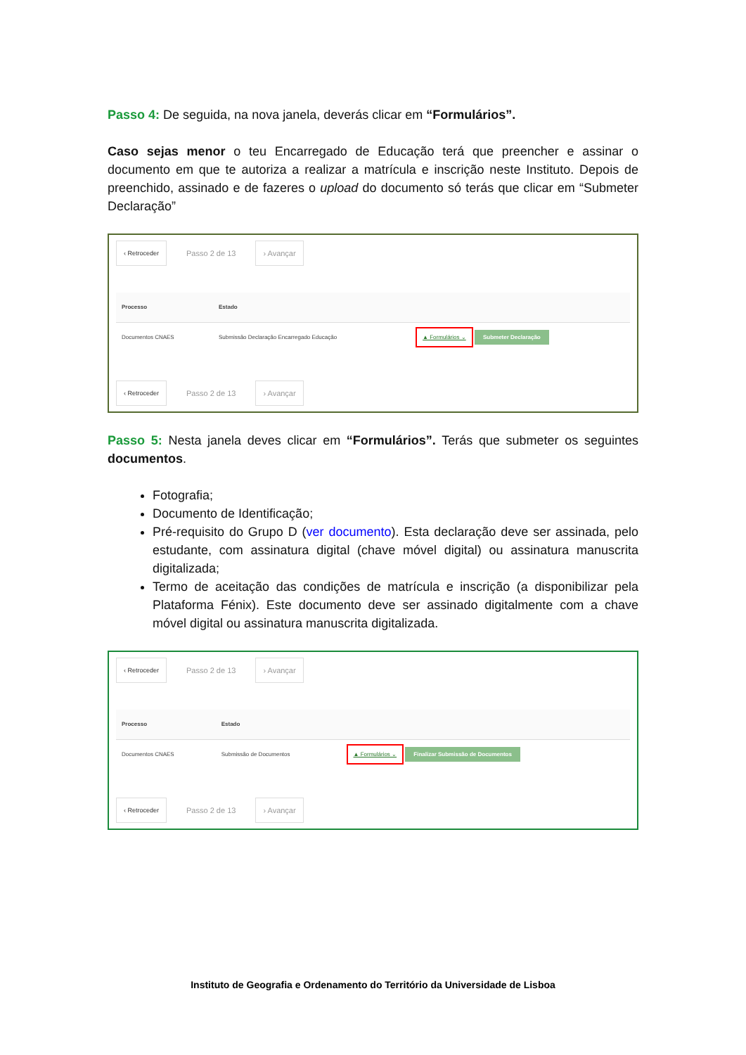Passo 4: De seguida, na nova janela, deverás clicar em “Formulários”.
Caso sejas menor o teu Encarregado de Educação terá que preencher e assinar o documento em que te autoriza a realizar a matrícula e inscrição neste Instituto. Depois de preenchido, assinado e de fazeres o upload do documento só terás que clicar em “Submeter Declaração”
‹ Retroceder Passo 2 de 13 › Avançar
| Processo | Estado | |
| --- | --- | --- |
| Documentos CNAES | Submissão Declaração Encarregado Educação | ▲ Formulários ⌄ Submeter Declaração |
‹ Retroceder Passo 2 de 13 › Avançar
Passo 5: Nesta janela deves clicar em “Formulários”. Terás que submeter os seguintes documentos.
Fotografia;
Documento de Identificação;
Pré-requisito do Grupo D (ver documento). Esta declaração deve ser assinada, pelo estudante, com assinatura digital (chave móvel digital) ou assinatura manuscrita digitalizada;
Termo de aceitação das condições de matrícula e inscrição (a disponibilizar pela Plataforma Fénix). Este documento deve ser assinado digitalmente com a chave móvel digital ou assinatura manuscrita digitalizada.
‹ Retroceder Passo 2 de 13 › Avançar
| Processo | Estado | |
| --- | --- | --- |
| Documentos CNAES | Submissão de Documentos | ▲ Formulários ⌄ Finalizar Submissão de Documentos |
‹ Retroceder Passo 2 de 13 › Avançar
Instituto de Geografia e Ordenamento do Território da Universidade de Lisboa